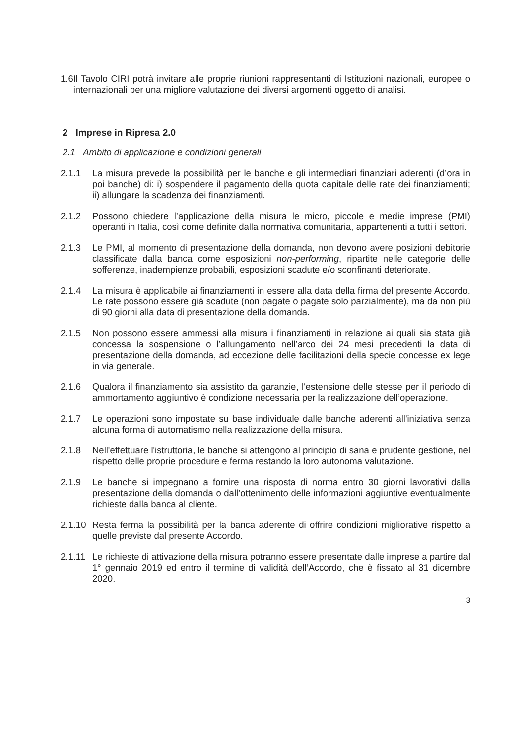1.6 Il Tavolo CIRI potrà invitare alle proprie riunioni rappresentanti di Istituzioni nazionali, europee o internazionali per una migliore valutazione dei diversi argomenti oggetto di analisi.
2 Imprese in Ripresa 2.0
2.1 Ambito di applicazione e condizioni generali
2.1.1 La misura prevede la possibilità per le banche e gli intermediari finanziari aderenti (d’ora in poi banche) di: i) sospendere il pagamento della quota capitale delle rate dei finanziamenti; ii) allungare la scadenza dei finanziamenti.
2.1.2 Possono chiedere l’applicazione della misura le micro, piccole e medie imprese (PMI) operanti in Italia, così come definite dalla normativa comunitaria, appartenenti a tutti i settori.
2.1.3 Le PMI, al momento di presentazione della domanda, non devono avere posizioni debitorie classificate dalla banca come esposizioni non-performing, ripartite nelle categorie delle sofferenze, inadempienze probabili, esposizioni scadute e/o sconfinanti deteriorate.
2.1.4 La misura è applicabile ai finanziamenti in essere alla data della firma del presente Accordo. Le rate possono essere già scadute (non pagate o pagate solo parzialmente), ma da non più di 90 giorni alla data di presentazione della domanda.
2.1.5 Non possono essere ammessi alla misura i finanziamenti in relazione ai quali sia stata già concessa la sospensione o l’allungamento nell’arco dei 24 mesi precedenti la data di presentazione della domanda, ad eccezione delle facilitazioni della specie concesse ex lege in via generale.
2.1.6 Qualora il finanziamento sia assistito da garanzie, l'estensione delle stesse per il periodo di ammortamento aggiuntivo è condizione necessaria per la realizzazione dell’operazione.
2.1.7 Le operazioni sono impostate su base individuale dalle banche aderenti all'iniziativa senza alcuna forma di automatismo nella realizzazione della misura.
2.1.8 Nell'effettuare l'istruttoria, le banche si attengono al principio di sana e prudente gestione, nel rispetto delle proprie procedure e ferma restando la loro autonoma valutazione.
2.1.9 Le banche si impegnano a fornire una risposta di norma entro 30 giorni lavorativi dalla presentazione della domanda o dall’ottenimento delle informazioni aggiuntive eventualmente richieste dalla banca al cliente.
2.1.10 Resta ferma la possibilità per la banca aderente di offrire condizioni migliorative rispetto a quelle previste dal presente Accordo.
2.1.11 Le richieste di attivazione della misura potranno essere presentate dalle imprese a partire dal 1° gennaio 2019 ed entro il termine di validità dell’Accordo, che è fissato al 31 dicembre 2020.
3